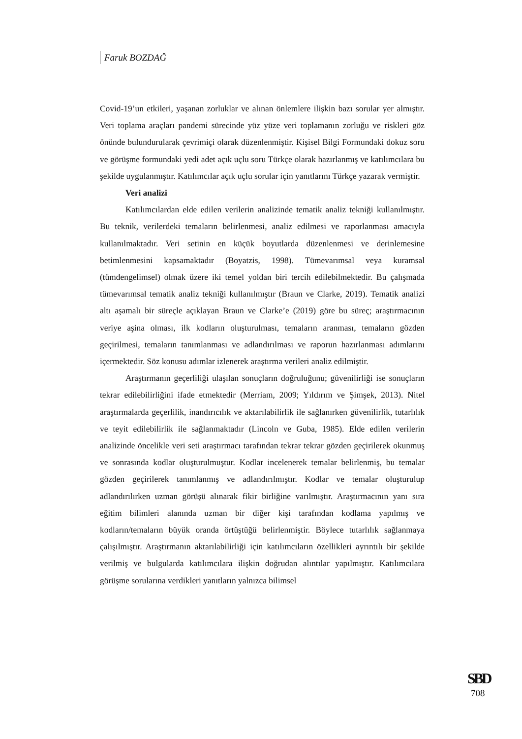Faruk BOZDAĞ
Covid-19’un etkileri, yaşanan zorluklar ve alınan önlemlere ilişkin bazı sorular yer almıştır. Veri toplama araçları pandemi sürecinde yüz yüze veri toplamanın zorluğu ve riskleri göz önünde bulundurularak çevrimiçi olarak düzenlenmiştir. Kişisel Bilgi Formundaki dokuz soru ve görüşme formundaki yedi adet açık uçlu soru Türkçe olarak hazırlanmış ve katılımcılara bu şekilde uygulanmıştır. Katılımcılar açık uçlu sorular için yanıtlarını Türkçe yazarak vermiştir.
Veri analizi
Katılımcılardan elde edilen verilerin analizinde tematik analiz tekniği kullanılmıştır. Bu teknik, verilerdeki temaların belirlenmesi, analiz edilmesi ve raporlanması amacıyla kullanılmaktadır. Veri setinin en küçük boyutlarda düzenlenmesi ve derinlemesine betimlenmesini kapsamaktadır (Boyatzis, 1998). Tümevarımsal veya kuramsal (tümdengelimsel) olmak üzere iki temel yoldan biri tercih edilebilmektedir. Bu çalışmada tümevarımsal tematik analiz tekniği kullanılmıştır (Braun ve Clarke, 2019). Tematik analizi altı aşamalı bir süreçle açıklayan Braun ve Clarke’e (2019) göre bu süreç; araştırmacının veriye aşina olması, ilk kodların oluşturulması, temaların aranması, temaların gözden geçirilmesi, temaların tanımlanması ve adlandırılması ve raporun hazırlanması adımlarını içermektedir. Söz konusu adımlar izlenerek araştırma verileri analiz edilmiştir.
Araştırmanın geçerliliği ulaşılan sonuçların doğruluğunu; güvenilirliği ise sonuçların tekrar edilebilirliğini ifade etmektedir (Merriam, 2009; Yıldırım ve Şimşek, 2013). Nitel araştırmalarda geçerlilik, inandırıcılık ve aktarılabilirlik ile sağlanırken güvenilirlik, tutarlılık ve teyit edilebilirlik ile sağlanmaktadır (Lincoln ve Guba, 1985). Elde edilen verilerin analizinde öncelikle veri seti araştırmacı tarafından tekrar tekrar gözden geçirilerek okunmuş ve sonrasında kodlar oluşturulmuştur. Kodlar incelenerek temalar belirlenmiş, bu temalar gözden geçirilerek tanımlanmış ve adlandırılmıştır. Kodlar ve temalar oluşturulup adlandırılırken uzman görüşü alınarak fikir birliğine varılmıştır. Araştırmacının yanı sıra eğitim bilimleri alanında uzman bir diğer kişi tarafından kodlama yapılmış ve kodların/temaların büyük oranda örtüştüğü belirlenmiştir. Böylece tutarlılık sağlanmaya çalışılmıştır. Araştırmanın aktarılabilirliği için katılımcıların özellikleri ayrıntılı bir şekilde verilmiş ve bulgularda katılımcılara ilişkin doğrudan alıntılar yapılmıştır. Katılımcılara görüşme sorularına verdikleri yanıtların yalnızca bilimsel
SBD
708